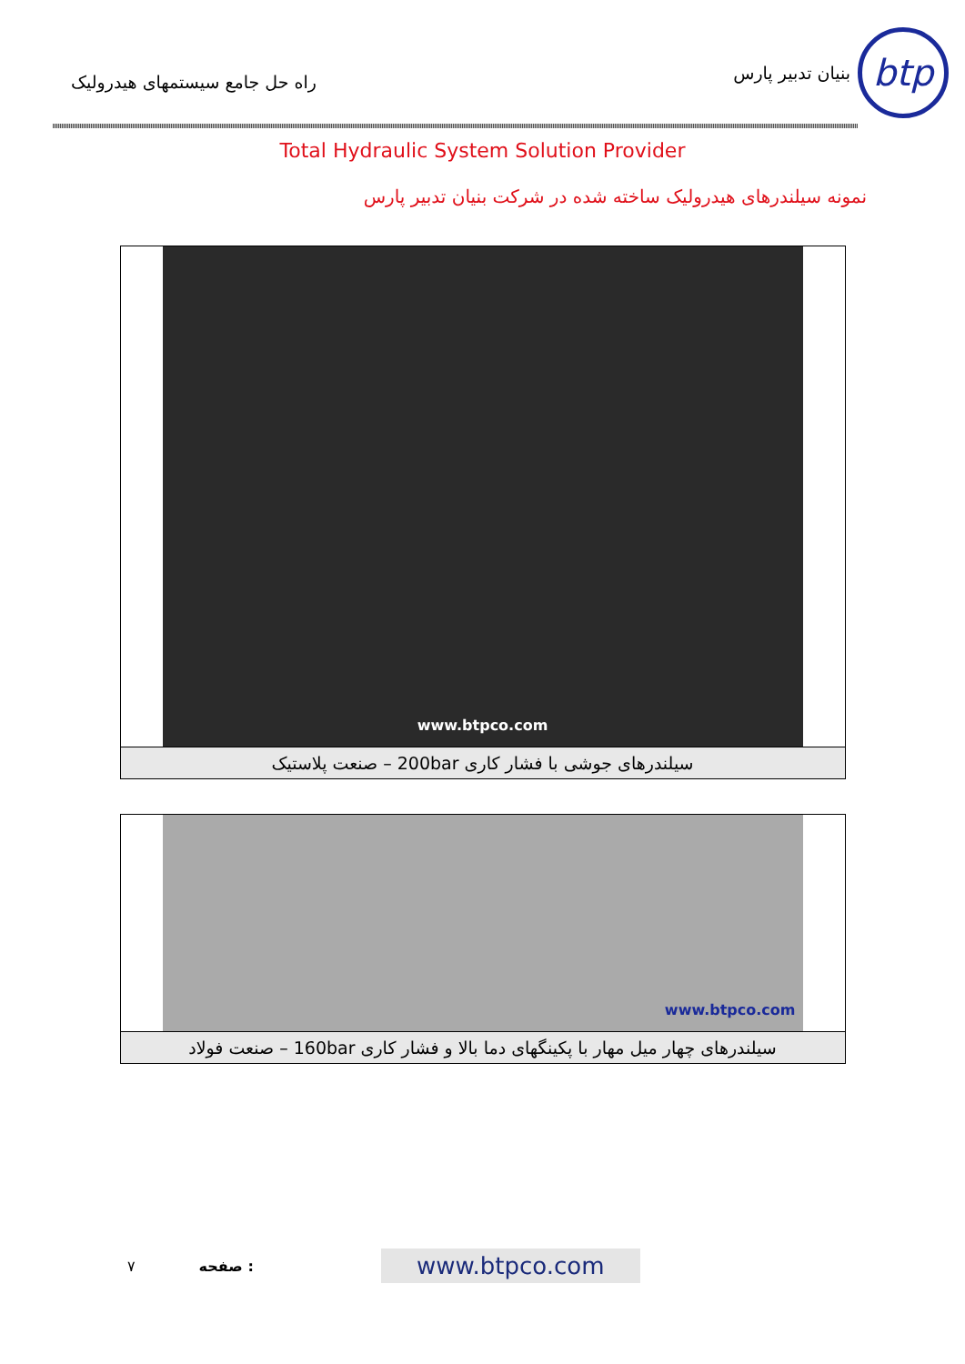btp
بنیان تدبیر پارس
راه حل جامع سیستمهای هیدرولیک
Total Hydraulic System Solution Provider
نمونه سیلندرهای هیدرولیک ساخته شده در شرکت بنیان تدبیر پارس
www.btpco.com
سیلندرهای جوشی با فشار کاری 200bar – صنعت پلاستیک
www.btpco.com
سیلندرهای چهار میل مهار با پکینگهای دما بالا و فشار کاری 160bar – صنعت فولاد
٧ صفحه : www.btpco.com